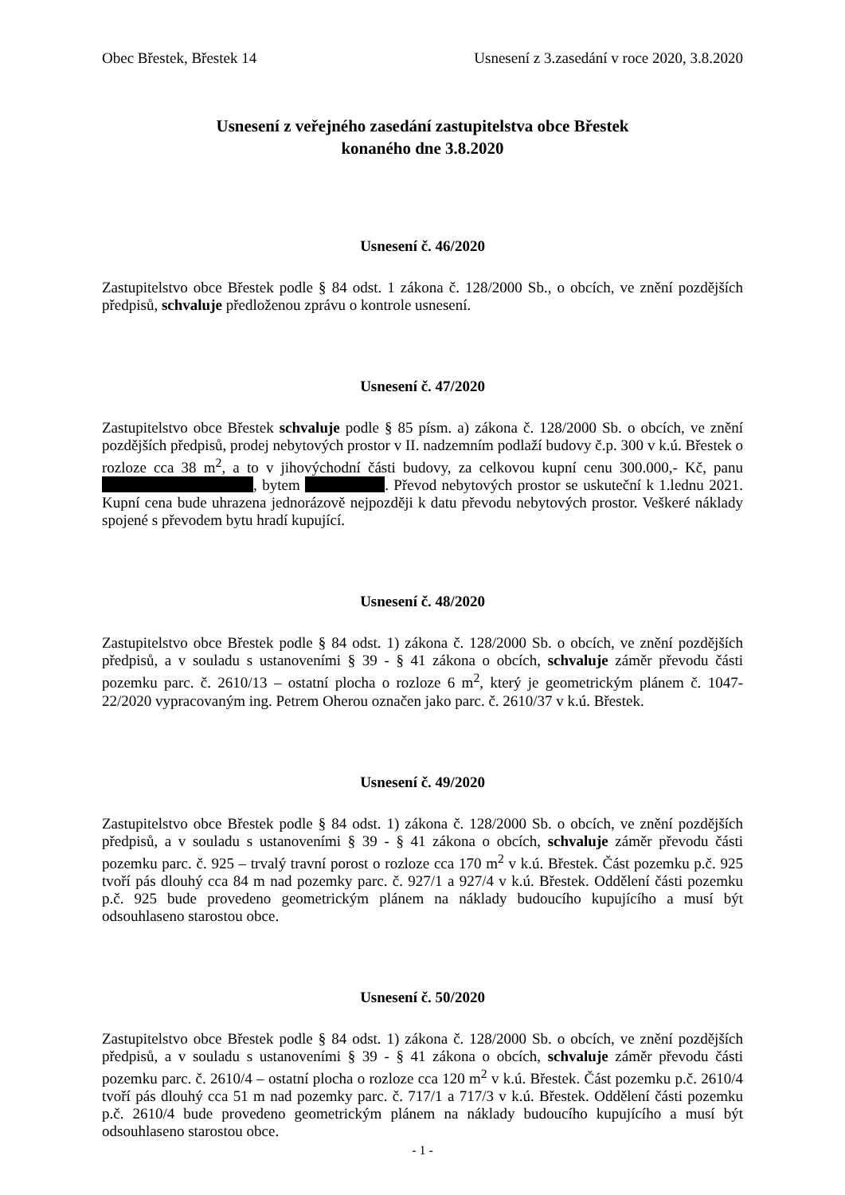Obec Břestek, Břestek 14 Usnesení z 3.zasedání v roce 2020, 3.8.2020
Usnesení z veřejného zasedání zastupitelstva obce Břestek
konaného dne 3.8.2020
Usnesení č. 46/2020
Zastupitelstvo obce Břestek podle § 84 odst. 1 zákona č. 128/2000 Sb., o obcích, ve znění pozdějších předpisů, schvaluje předloženou zprávu o kontrole usnesení.
Usnesení č. 47/2020
Zastupitelstvo obce Břestek schvaluje podle § 85 písm. a) zákona č. 128/2000 Sb. o obcích, ve znění pozdějších předpisů, prodej nebytových prostor v II. nadzemním podlaží budovy č.p. 300 v k.ú. Břestek o rozloze cca 38 m<sup>2</sup>, a to v jihovýchodní části budovy, za celkovou kupní cenu 300.000,- Kč, panu , bytem . Převod nebytových prostor se uskuteční k 1.lednu 2021. Kupní cena bude uhrazena jednorázově nejpozději k datu převodu nebytových prostor. Veškeré náklady spojené s převodem bytu hradí kupující.
Usnesení č. 48/2020
Zastupitelstvo obce Břestek podle § 84 odst. 1) zákona č. 128/2000 Sb. o obcích, ve znění pozdějších předpisů, a v souladu s ustanoveními § 39 - § 41 zákona o obcích, schvaluje záměr převodu části pozemku parc. č. 2610/13 – ostatní plocha o rozloze 6 m<sup>2</sup>, který je geometrickým plánem č. 1047-22/2020 vypracovaným ing. Petrem Oherou označen jako parc. č. 2610/37 v k.ú. Břestek.
Usnesení č. 49/2020
Zastupitelstvo obce Břestek podle § 84 odst. 1) zákona č. 128/2000 Sb. o obcích, ve znění pozdějších předpisů, a v souladu s ustanoveními § 39 - § 41 zákona o obcích, schvaluje záměr převodu části pozemku parc. č. 925 – trvalý travní porost o rozloze cca 170 m<sup>2</sup> v k.ú. Břestek. Část pozemku p.č. 925 tvoří pás dlouhý cca 84 m nad pozemky parc. č. 927/1 a 927/4 v k.ú. Břestek. Oddělení části pozemku p.č. 925 bude provedeno geometrickým plánem na náklady budoucího kupujícího a musí být odsouhlaseno starostou obce.
Usnesení č. 50/2020
Zastupitelstvo obce Břestek podle § 84 odst. 1) zákona č. 128/2000 Sb. o obcích, ve znění pozdějších předpisů, a v souladu s ustanoveními § 39 - § 41 zákona o obcích, schvaluje záměr převodu části pozemku parc. č. 2610/4 – ostatní plocha o rozloze cca 120 m<sup>2</sup> v k.ú. Břestek. Část pozemku p.č. 2610/4 tvoří pás dlouhý cca 51 m nad pozemky parc. č. 717/1 a 717/3 v k.ú. Břestek. Oddělení části pozemku p.č. 2610/4 bude provedeno geometrickým plánem na náklady budoucího kupujícího a musí být odsouhlaseno starostou obce.
- 1 -